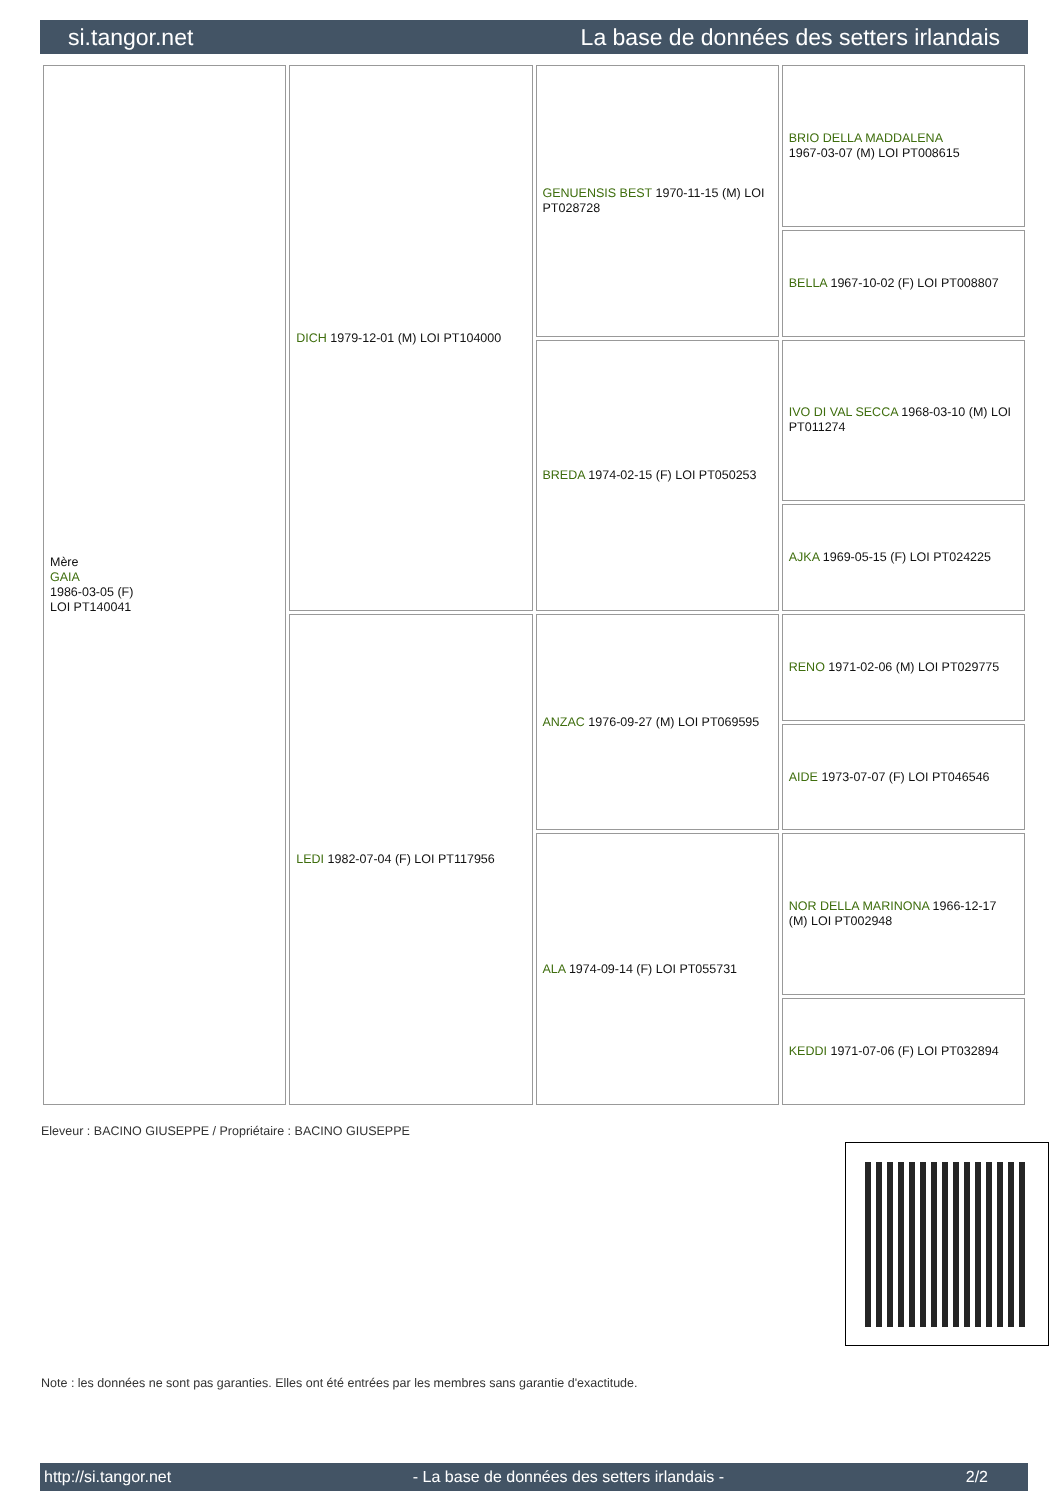si.tangor.net La base de données des setters irlandais
| Mère GAIA 1986-03-05 (F) LOI PT140041 | DICH 1979-12-01 (M) LOI PT104000 | GENUENSIS BEST 1970-11-15 (M) LOI PT028728 | BRIO DELLA MADDALENA 1967-03-07 (M) LOI PT008615 |
| | | | BELLA 1967-10-02 (F) LOI PT008807 |
| | | BREDA 1974-02-15 (F) LOI PT050253 | IVO DI VAL SECCA 1968-03-10 (M) LOI PT011274 |
| | | | AJKA 1969-05-15 (F) LOI PT024225 |
| | LEDI 1982-07-04 (F) LOI PT117956 | ANZAC 1976-09-27 (M) LOI PT069595 | RENO 1971-02-06 (M) LOI PT029775 |
| | | | AIDE 1973-07-07 (F) LOI PT046546 |
| | | ALA 1974-09-14 (F) LOI PT055731 | NOR DELLA MARINONA 1966-12-17 (M) LOI PT002948 |
| | | | KEDDI 1971-07-06 (F) LOI PT032894 |
Eleveur : BACINO GIUSEPPE / Propriétaire : BACINO GIUSEPPE
Note : les données ne sont pas garanties. Elles ont été entrées par les membres sans garantie d'exactitude.
http://si.tangor.net - La base de données des setters irlandais - 2/2